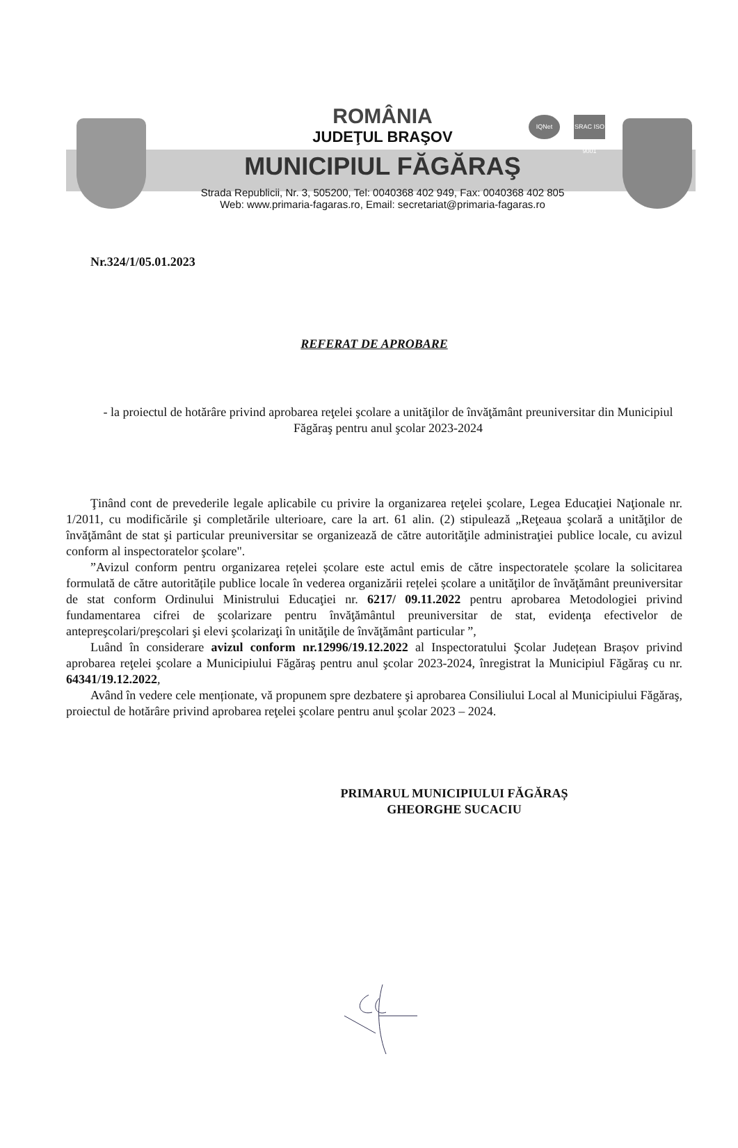IQNet
SRAC ISO 9001
ROMÂNIA
JUDEŢUL BRAŞOV
MUNICIPIUL FĂGĂRAŞ
Strada Republicii, Nr. 3, 505200, Tel: 0040368 402 949, Fax: 0040368 402 805
Web: www.primaria-fagaras.ro, Email: secretariat@primaria-fagaras.ro
Nr.324/1/05.01.2023
REFERAT DE APROBARE
- la proiectul de hotărâre privind aprobarea reţelei şcolare a unităţilor de învăţământ preuniversitar din Municipiul Făgăraş pentru anul şcolar 2023-2024
Ţinând cont de prevederile legale aplicabile cu privire la organizarea reţelei şcolare, Legea Educaţiei Naţionale nr. 1/2011, cu modificările şi completările ulterioare, care la art. 61 alin. (2) stipulează „Reţeaua şcolară a unităţilor de învăţământ de stat şi particular preuniversitar se organizează de către autorităţile administraţiei publice locale, cu avizul conform al inspectoratelor şcolare".
”Avizul conform pentru organizarea rețelei școlare este actul emis de către inspectoratele școlare la solicitarea formulată de către autoritățile publice locale în vederea organizării rețelei școlare a unităţilor de învăţământ preuniversitar de stat conform Ordinului Ministrului Educaţiei nr. 6217/ 09.11.2022 pentru aprobarea Metodologiei privind fundamentarea cifrei de şcolarizare pentru învăţământul preuniversitar de stat, evidenţa efectivelor de antepreşcolari/preşcolari şi elevi şcolarizaţi în unităţile de învăţământ particular ”,
Luând în considerare avizul conform nr.12996/19.12.2022 al Inspectoratului Şcolar Județean Brașov privind aprobarea reţelei şcolare a Municipiului Făgăraş pentru anul şcolar 2023-2024, înregistrat la Municipiul Făgăraş cu nr. 64341/19.12.2022,
Având în vedere cele menționate, vă propunem spre dezbatere şi aprobarea Consiliului Local al Municipiului Făgăraş, proiectul de hotărâre privind aprobarea reţelei şcolare pentru anul şcolar 2023 – 2024.
PRIMARUL MUNICIPIULUI FĂGĂRAȘ
GHEORGHE SUCACIU